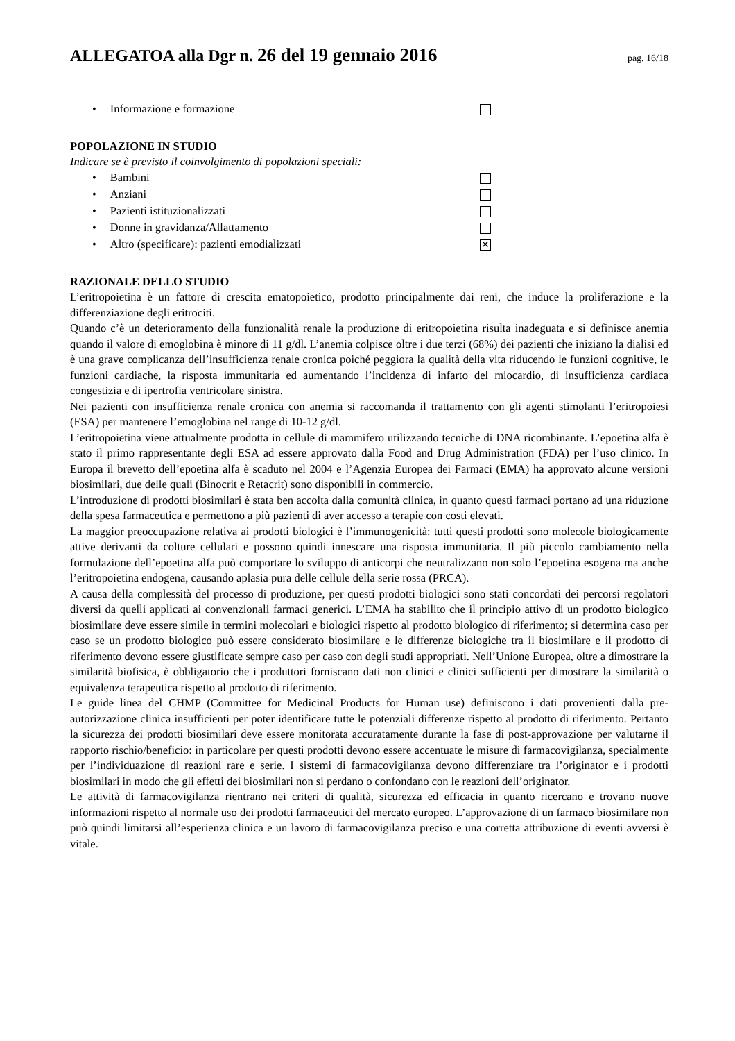ALLEGATOA alla Dgr n. 26 del 19 gennaio 2016
pag. 16/18
• Informazione e formazione
POPOLAZIONE IN STUDIO
Indicare se è previsto il coinvolgimento di popolazioni speciali:
• Bambini
• Anziani
• Pazienti istituzionalizzati
• Donne in gravidanza/Allattamento
• Altro (specificare): pazienti emodializzati ✕
RAZIONALE DELLO STUDIO
L’eritropoietina è un fattore di crescita ematopoietico, prodotto principalmente dai reni, che induce la proliferazione e la differenziazione degli eritrociti.
Quando c’è un deterioramento della funzionalità renale la produzione di eritropoietina risulta inadeguata e si definisce anemia quando il valore di emoglobina è minore di 11 g/dl. L’anemia colpisce oltre i due terzi (68%) dei pazienti che iniziano la dialisi ed è una grave complicanza dell’insufficienza renale cronica poiché peggiora la qualità della vita riducendo le funzioni cognitive, le funzioni cardiache, la risposta immunitaria ed aumentando l’incidenza di infarto del miocardio, di insufficienza cardiaca congestizia e di ipertrofia ventricolare sinistra.
Nei pazienti con insufficienza renale cronica con anemia si raccomanda il trattamento con gli agenti stimolanti l’eritropoiesi (ESA) per mantenere l’emoglobina nel range di 10-12 g/dl.
L’eritropoietina viene attualmente prodotta in cellule di mammifero utilizzando tecniche di DNA ricombinante. L’epoetina alfa è stato il primo rappresentante degli ESA ad essere approvato dalla Food and Drug Administration (FDA) per l’uso clinico. In Europa il brevetto dell’epoetina alfa è scaduto nel 2004 e l’Agenzia Europea dei Farmaci (EMA) ha approvato alcune versioni biosimilari, due delle quali (Binocrit e Retacrit) sono disponibili in commercio.
L’introduzione di prodotti biosimilari è stata ben accolta dalla comunità clinica, in quanto questi farmaci portano ad una riduzione della spesa farmaceutica e permettono a più pazienti di aver accesso a terapie con costi elevati.
La maggior preoccupazione relativa ai prodotti biologici è l’immunogenicità: tutti questi prodotti sono molecole biologicamente attive derivanti da colture cellulari e possono quindi innescare una risposta immunitaria. Il più piccolo cambiamento nella formulazione dell’epoetina alfa può comportare lo sviluppo di anticorpi che neutralizzano non solo l’epoetina esogena ma anche l’eritropoietina endogena, causando aplasia pura delle cellule della serie rossa (PRCA).
A causa della complessità del processo di produzione, per questi prodotti biologici sono stati concordati dei percorsi regolatori diversi da quelli applicati ai convenzionali farmaci generici. L’EMA ha stabilito che il principio attivo di un prodotto biologico biosimilare deve essere simile in termini molecolari e biologici rispetto al prodotto biologico di riferimento; si determina caso per caso se un prodotto biologico può essere considerato biosimilare e le differenze biologiche tra il biosimilare e il prodotto di riferimento devono essere giustificate sempre caso per caso con degli studi appropriati. Nell’Unione Europea, oltre a dimostrare la similarità biofisica, è obbligatorio che i produttori forniscano dati non clinici e clinici sufficienti per dimostrare la similarità o equivalenza terapeutica rispetto al prodotto di riferimento.
Le guide linea del CHMP (Committee for Medicinal Products for Human use) definiscono i dati provenienti dalla pre-autorizzazione clinica insufficienti per poter identificare tutte le potenziali differenze rispetto al prodotto di riferimento. Pertanto la sicurezza dei prodotti biosimilari deve essere monitorata accuratamente durante la fase di post-approvazione per valutarne il rapporto rischio/beneficio: in particolare per questi prodotti devono essere accentuate le misure di farmacovigilanza, specialmente per l’individuazione di reazioni rare e serie. I sistemi di farmacovigilanza devono differenziare tra l’originator e i prodotti biosimilari in modo che gli effetti dei biosimilari non si perdano o confondano con le reazioni dell’originator.
Le attività di farmacovigilanza rientrano nei criteri di qualità, sicurezza ed efficacia in quanto ricercano e trovano nuove informazioni rispetto al normale uso dei prodotti farmaceutici del mercato europeo. L’approvazione di un farmaco biosimilare non può quindi limitarsi all’esperienza clinica e un lavoro di farmacovigilanza preciso e una corretta attribuzione di eventi avversi è vitale.